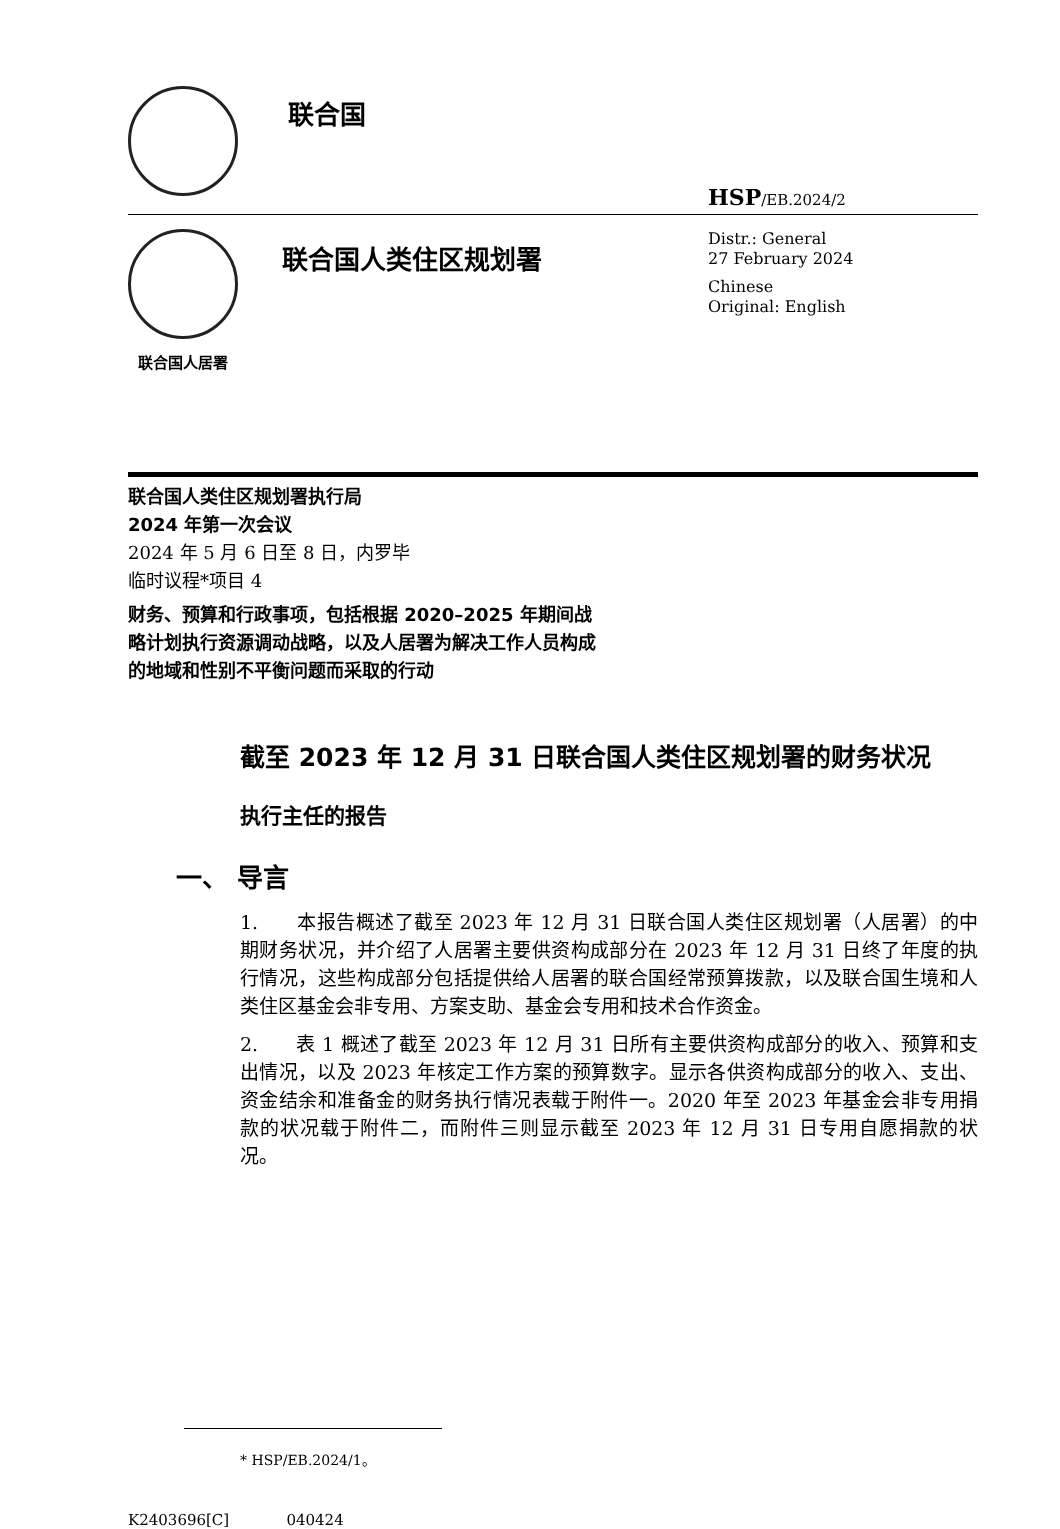联合国
HSP/EB.2024/2
联合国人居署
联合国人类住区规划署
Distr.: General
27 February 2024
Chinese
Original: English
联合国人类住区规划署执行局
2024 年第一次会议
2024 年 5 月 6 日至 8 日，内罗毕
临时议程*项目 4
财务、预算和行政事项，包括根据 2020–2025 年期间战略计划执行资源调动战略，以及人居署为解决工作人员构成的地域和性别不平衡问题而采取的行动
截至 2023 年 12 月 31 日联合国人类住区规划署的财务状况
执行主任的报告
一、 导言
1. 本报告概述了截至 2023 年 12 月 31 日联合国人类住区规划署（人居署）的中期财务状况，并介绍了人居署主要供资构成部分在 2023 年 12 月 31 日终了年度的执行情况，这些构成部分包括提供给人居署的联合国经常预算拨款，以及联合国生境和人类住区基金会非专用、方案支助、基金会专用和技术合作资金。
2. 表 1 概述了截至 2023 年 12 月 31 日所有主要供资构成部分的收入、预算和支出情况，以及 2023 年核定工作方案的预算数字。显示各供资构成部分的收入、支出、资金结余和准备金的财务执行情况表载于附件一。2020 年至 2023 年基金会非专用捐款的状况载于附件二，而附件三则显示截至 2023 年 12 月 31 日专用自愿捐款的状况。
* HSP/EB.2024/1。
K2403696[C] 040424